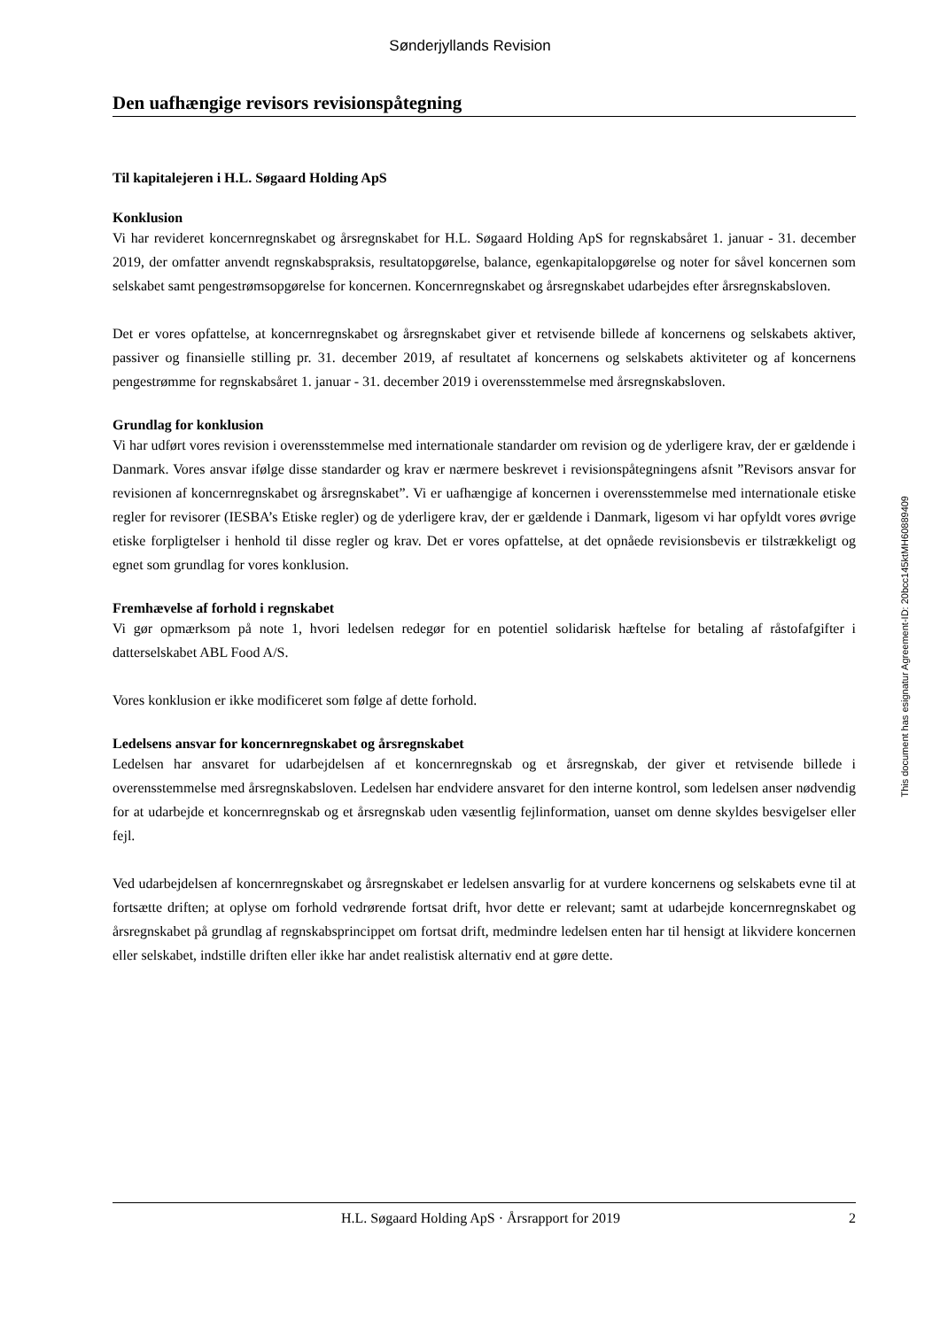Sønderjyllands Revision
Den uafhængige revisors revisionspåtegning
Til kapitalejeren i H.L. Søgaard Holding ApS
Konklusion
Vi har revideret koncernregnskabet og årsregnskabet for H.L. Søgaard Holding ApS for regnskabsåret 1. januar - 31. december 2019, der omfatter anvendt regnskabspraksis, resultatopgørelse, balance, egenkapitalopgørelse og noter for såvel koncernen som selskabet samt pengestrømsopgørelse for koncernen. Koncernregnskabet og årsregnskabet udarbejdes efter årsregnskabsloven.
Det er vores opfattelse, at koncernregnskabet og årsregnskabet giver et retvisende billede af koncernens og selskabets aktiver, passiver og finansielle stilling pr. 31. december 2019, af resultatet af koncernens og selskabets aktiviteter og af koncernens pengestrømme for regnskabsåret 1. januar - 31. december 2019 i overensstemmelse med årsregnskabsloven.
Grundlag for konklusion
Vi har udført vores revision i overensstemmelse med internationale standarder om revision og de yderligere krav, der er gældende i Danmark. Vores ansvar ifølge disse standarder og krav er nærmere beskrevet i revisionspåtegningens afsnit ”Revisors ansvar for revisionen af koncernregnskabet og årsregnskabet”. Vi er uafhængige af koncernen i overensstemmelse med internationale etiske regler for revisorer (IESBA’s Etiske regler) og de yderligere krav, der er gældende i Danmark, ligesom vi har opfyldt vores øvrige etiske forpligtelser i henhold til disse regler og krav. Det er vores opfattelse, at det opnåede revisionsbevis er tilstrækkeligt og egnet som grundlag for vores konklusion.
Fremhævelse af forhold i regnskabet
Vi gør opmærksom på note 1, hvori ledelsen redegør for en potentiel solidarisk hæftelse for betaling af råstofafgifter i datterselskabet ABL Food A/S.
Vores konklusion er ikke modificeret som følge af dette forhold.
Ledelsens ansvar for koncernregnskabet og årsregnskabet
Ledelsen har ansvaret for udarbejdelsen af et koncernregnskab og et årsregnskab, der giver et retvisende billede i overensstemmelse med årsregnskabsloven. Ledelsen har endvidere ansvaret for den interne kontrol, som ledelsen anser nødvendig for at udarbejde et koncernregnskab og et årsregnskab uden væsentlig fejlinformation, uanset om denne skyldes besvigelser eller fejl.
Ved udarbejdelsen af koncernregnskabet og årsregnskabet er ledelsen ansvarlig for at vurdere koncernens og selskabets evne til at fortsætte driften; at oplyse om forhold vedrørende fortsat drift, hvor dette er relevant; samt at udarbejde koncernregnskabet og årsregnskabet på grundlag af regnskabsprincippet om fortsat drift, medmindre ledelsen enten har til hensigt at likvidere koncernen eller selskabet, indstille driften eller ikke har andet realistisk alternativ end at gøre dette.
This document has esignatur Agreement-ID: 20bcc145ktMH60889409
H.L. Søgaard Holding ApS · Årsrapport for 2019 2